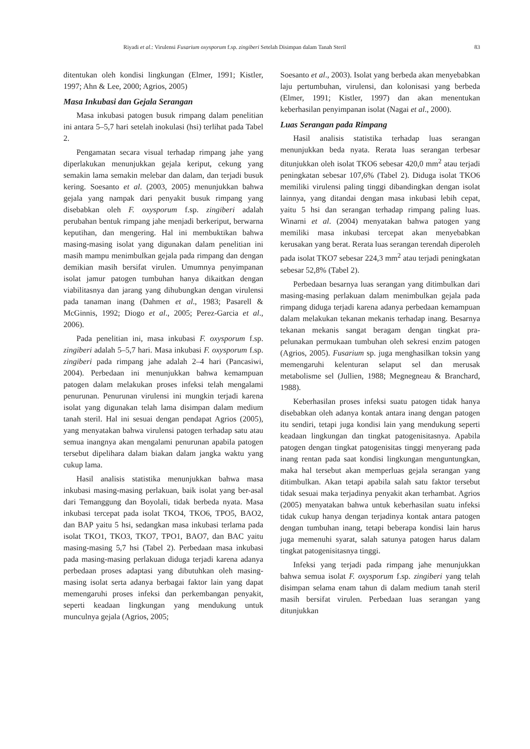Riyadi et al.: Virulensi Fusarium oxysporum f.sp. zingiberi Setelah Disimpan dalam Tanah Steril 83
ditentukan oleh kondisi lingkungan (Elmer, 1991; Kistler, 1997; Ahn & Lee, 2000; Agrios, 2005)
Masa Inkubasi dan Gejala Serangan
Masa inkubasi patogen busuk rimpang dalam penelitian ini antara 5–5,7 hari setelah inokulasi (hsi) terlihat pada Tabel 2.
Pengamatan secara visual terhadap rimpang jahe yang diperlakukan menunjukkan gejala keriput, cekung yang semakin lama semakin melebar dan dalam, dan terjadi busuk kering. Soesanto et al. (2003, 2005) menunjukkan bahwa gejala yang nampak dari penyakit busuk rimpang yang disebabkan oleh F. oxysporum f.sp. zingiberi adalah perubahan bentuk rimpang jahe menjadi berkeriput, berwarna keputihan, dan mengering. Hal ini membuktikan bahwa masing-masing isolat yang digunakan dalam penelitian ini masih mampu menimbulkan gejala pada rimpang dan dengan demikian masih bersifat virulen. Umumnya penyimpanan isolat jamur patogen tumbuhan hanya dikaitkan dengan viabilitasnya dan jarang yang dihubungkan dengan virulensi pada tanaman inang (Dahmen et al., 1983; Pasarell & McGinnis, 1992; Diogo et al., 2005; Perez-Garcia et al., 2006).
Pada penelitian ini, masa inkubasi F. oxysporum f.sp. zingiberi adalah 5–5,7 hari. Masa inkubasi F. oxysporum f.sp. zingiberi pada rimpang jahe adalah 2–4 hari (Pancasiwi, 2004). Perbedaan ini menunjukkan bahwa kemampuan patogen dalam melakukan proses infeksi telah mengalami penurunan. Penurunan virulensi ini mungkin terjadi karena isolat yang digunakan telah lama disimpan dalam medium tanah steril. Hal ini sesuai dengan pendapat Agrios (2005), yang menyatakan bahwa virulensi patogen terhadap satu atau semua inangnya akan mengalami penurunan apabila patogen tersebut dipelihara dalam biakan dalam jangka waktu yang cukup lama.
Hasil analisis statistika menunjukkan bahwa masa inkubasi masing-masing perlakuan, baik isolat yang ber-asal dari Temanggung dan Boyolali, tidak berbeda nyata. Masa inkubasi tercepat pada isolat TKO4, TKO6, TPO5, BAO2, dan BAP yaitu 5 hsi, sedangkan masa inkubasi terlama pada isolat TKO1, TKO3, TKO7, TPO1, BAO7, dan BAC yaitu masing-masing 5,7 hsi (Tabel 2). Perbedaan masa inkubasi pada masing-masing perlakuan diduga terjadi karena adanya perbedaan proses adaptasi yang dibutuhkan oleh masing-masing isolat serta adanya berbagai faktor lain yang dapat memengaruhi proses infeksi dan perkembangan penyakit, seperti keadaan lingkungan yang mendukung untuk munculnya gejala (Agrios, 2005;
Soesanto et al., 2003). Isolat yang berbeda akan menyebabkan laju pertumbuhan, virulensi, dan kolonisasi yang berbeda (Elmer, 1991; Kistler, 1997) dan akan menentukan keberhasilan penyimpanan isolat (Nagai et al., 2000).
Luas Serangan pada Rimpang
Hasil analisis statistika terhadap luas serangan menunjukkan beda nyata. Rerata luas serangan terbesar ditunjukkan oleh isolat TKO6 sebesar 420,0 mm<sup>2</sup> atau terjadi peningkatan sebesar 107,6% (Tabel 2). Diduga isolat TKO6 memiliki virulensi paling tinggi dibandingkan dengan isolat lainnya, yang ditandai dengan masa inkubasi lebih cepat, yaitu 5 hsi dan serangan terhadap rimpang paling luas. Winarni et al. (2004) menyatakan bahwa patogen yang memiliki masa inkubasi tercepat akan menyebabkan kerusakan yang berat. Rerata luas serangan terendah diperoleh pada isolat TKO7 sebesar 224,3 mm<sup>2</sup> atau terjadi peningkatan sebesar 52,8% (Tabel 2).
Perbedaan besarnya luas serangan yang ditimbulkan dari masing-masing perlakuan dalam menimbulkan gejala pada rimpang diduga terjadi karena adanya perbedaan kemampuan dalam melakukan tekanan mekanis terhadap inang. Besarnya tekanan mekanis sangat beragam dengan tingkat pra-pelunakan permukaan tumbuhan oleh sekresi enzim patogen (Agrios, 2005). Fusarium sp. juga menghasilkan toksin yang memengaruhi kelenturan selaput sel dan merusak metabolisme sel (Jullien, 1988; Megnegneau & Branchard, 1988).
Keberhasilan proses infeksi suatu patogen tidak hanya disebabkan oleh adanya kontak antara inang dengan patogen itu sendiri, tetapi juga kondisi lain yang mendukung seperti keadaan lingkungan dan tingkat patogenisitasnya. Apabila patogen dengan tingkat patogenisitas tinggi menyerang pada inang rentan pada saat kondisi lingkungan menguntungkan, maka hal tersebut akan memperluas gejala serangan yang ditimbulkan. Akan tetapi apabila salah satu faktor tersebut tidak sesuai maka terjadinya penyakit akan terhambat. Agrios (2005) menyatakan bahwa untuk keberhasilan suatu infeksi tidak cukup hanya dengan terjadinya kontak antara patogen dengan tumbuhan inang, tetapi beberapa kondisi lain harus juga memenuhi syarat, salah satunya patogen harus dalam tingkat patogenisitasnya tinggi.
Infeksi yang terjadi pada rimpang jahe menunjukkan bahwa semua isolat F. oxysporum f.sp. zingiberi yang telah disimpan selama enam tahun di dalam medium tanah steril masih bersifat virulen. Perbedaan luas serangan yang ditunjukkan